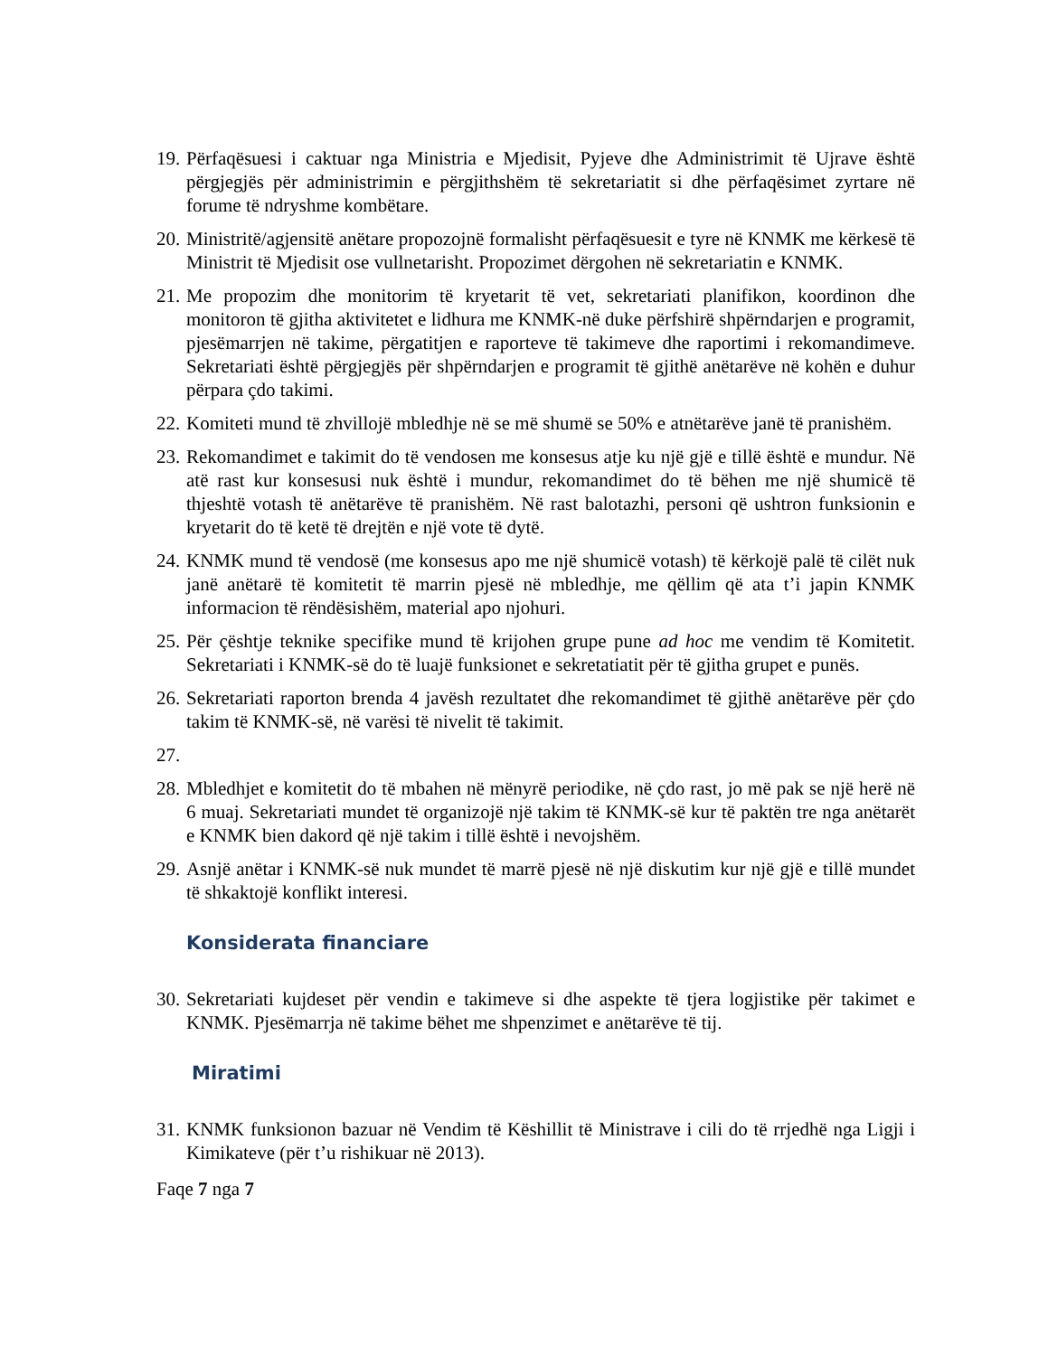19. Përfaqësuesi i caktuar nga Ministria e Mjedisit, Pyjeve dhe Administrimit të Ujrave është përgjegjës për administrimin e përgjithshëm të sekretariatit si dhe përfaqësimet zyrtare në forume të ndryshme kombëtare.
20. Ministritë/agjensitë anëtare propozojnë formalisht përfaqësuesit e tyre në KNMK me kërkesë të Ministrit të Mjedisit ose vullnetarisht. Propozimet dërgohen në sekretariatin e KNMK.
21. Me propozim dhe monitorim të kryetarit të vet, sekretariati planifikon, koordinon dhe monitoron të gjitha aktivitetet e lidhura me KNMK-në duke përfshirë shpërndarjen e programit, pjesëmarrjen në takime, përgatitjen e raporteve të takimeve dhe raportimi i rekomandimeve. Sekretariati është përgjegjës për shpërndarjen e programit të gjithë anëtarëve në kohën e duhur përpara çdo takimi.
22. Komiteti mund të zhvillojë mbledhje në se më shumë se 50% e atnëtarëve janë të pranishëm.
23. Rekomandimet e takimit do të vendosen me konsesus atje ku një gjë e tillë është e mundur. Në atë rast kur konsesusi nuk është i mundur, rekomandimet do të bëhen me një shumicë të thjeshtë votash të anëtarëve të pranishëm. Në rast balotazhi, personi që ushtron funksionin e kryetarit do të ketë të drejtën e një vote të dytë.
24. KNMK mund të vendosë (me konsesus apo me një shumicë votash) të kërkojë palë të cilët nuk janë anëtarë të komitetit të marrin pjesë në mbledhje, me qëllim që ata t’i japin KNMK informacion të rëndësishëm, material apo njohuri.
25. Për çështje teknike specifike mund të krijohen grupe pune ad hoc me vendim të Komitetit. Sekretariati i KNMK-së do të luajë funksionet e sekretatiatit për të gjitha grupet e punës.
26. Sekretariati raporton brenda 4 javësh rezultatet dhe rekomandimet të gjithë anëtarëve për çdo takim të KNMK-së, në varësi të nivelit të takimit.
27.
28. Mbledhjet e komitetit do të mbahen në mënyrë periodike, në çdo rast, jo më pak se një herë në 6 muaj. Sekretariati mundet të organizojë një takim të KNMK-së kur të paktën tre nga anëtarët e KNMK bien dakord që një takim i tillë është i nevojshëm.
29. Asnjë anëtar i KNMK-së nuk mundet të marrë pjesë në një diskutim kur një gjë e tillë mundet të shkaktojë konflikt interesi.
Konsiderata financiare
30. Sekretariati kujdeset për vendin e takimeve si dhe aspekte të tjera logjistike për takimet e KNMK. Pjesëmarrja në takime bëhet me shpenzimet e anëtarëve të tij.
Miratimi
31. KNMK funksionon bazuar në Vendim të Këshillit të Ministrave i cili do të rrjedhë nga Ligji i Kimikateve (për t’u rishikuar në 2013).
Faqe 7 nga 7